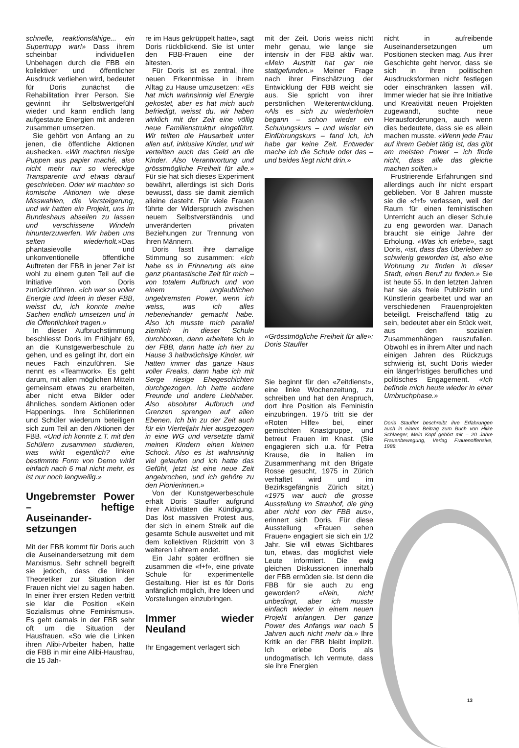schnelle, reaktionsfähige... ein Supertrupp war!» Dass ihrem scheinbar individuellen Unbehagen durch die FBB ein kollektiver und öffentlicher Ausdruck verliehen wird, bedeutet für Doris zunächst die Rehabilitation ihrer Person. Sie gewinnt ihr Selbstwertgefühl wieder und kann endlich lang aufgestaute Energien mit anderen zusammen umsetzen.
Sie gehört von Anfang an zu jenen, die öffentliche Aktionen aushecken. «Wir machten riesige Puppen aus papier maché, also nicht mehr nur so viereckige Transparente und etwas darauf geschrieben. Oder wir machten so komische Aktionen wie diese Misswahlen, die Versteigerung, und wir hatten ein Projekt, uns im Bundeshaus abseilen zu lassen und verschissene Windeln hinunterzuwerfen. Wir haben uns selten wiederholt.»Das phantasievolle und unkonventionelle öffentliche Auftreten der FBB in jener Zeit ist wohl zu einem guten Teil auf die Initiative von Doris zurückzuführen. «Ich war so voller Energie und Ideen in dieser FBB, weisst du, ich konnte meine Sachen endlich umsetzen und in die Öffentlichkeit tragen.»
In dieser Aufbruchstimmung beschliesst Doris im Frühjahr 69, an die Kunstgewerbeschule zu gehen, und es gelingt ihr, dort ein neues Fach einzuführen. Sie nennt es «Teamwork». Es geht darum, mit allen möglichen Mitteln gemeinsam etwas zu erarbeiten, aber nicht etwa Bilder oder ähnliches, sondern Aktionen oder Happenings. Ihre Schülerinnen und Schüler wiederum beteiligen sich zum Teil an den Aktionen der FBB. «Und ich konnte z.T. mit den Schülern zusammen studieren, was wirkt eigentlich? eine bestimmte Form von Demo wirkt einfach nach 6 mal nicht mehr, es ist nur noch langweilig.»
Ungebremster Power – heftige Auseinander-setzungen
Mit der FBB kommt für Doris auch die Auseinandersetzung mit dem Marxismus. Sehr schnell begreift sie jedoch, dass die linken Theoretiker zur Situation der Frauen nicht viel zu sagen haben. In einer ihrer ersten Reden vertritt sie klar die Position «Kein Sozialismus ohne Feminismus». Es geht damals in der FBB sehr oft um die Situation der Hausfrauen. «So wie die Linken ihren Alibi-Arbeiter haben, hatte die FBB in mir eine Alibi-Hausfrau, die 15 Jah-
re im Haus gekrüppelt hatte», sagt Doris rückblickend. Sie ist unter den FBB-Frauen eine der ältesten.
Für Doris ist es zentral, ihre neuen Erkenntnisse in ihrem Alltag zu Hause umzusetzen: «Es hat mich wahnsinnig viel Energie gekostet, aber es hat mich auch befriedigt, weisst du, wir haben wirklich mit der Zeit eine völlig neue Familienstruktur eingeführt. Wir teilten die Hausarbeit unter allen auf, inklusive Kinder, und wir verteilten auch das Geld an die Kinder. Also Verantwortung und grösstmögliche Freiheit für alle.» Für sie hat sich dieses Experiment bewährt, allerdings ist sich Doris bewusst, dass sie damit ziemlich alleine dasteht. Für viele Frauen führte der Widerspruch zwischen neuem Selbstverständnis und unveränderten privaten Beziehungen zur Trennung von ihren Männern.
Doris fasst ihre damalige Stimmung so zusammen: «Ich habe es in Erinnerung als eine ganz phantastische Zeit für mich – von totalem Aufbruch und von einem unglaublichen ungebremsten Power, wenn ich weiss, was ich alles nebeneinander gemacht habe. Also ich musste mich parallel ziemlich in dieser Schule durchboxen, dann arbeitete ich in der FBB, dann hatte ich hier zu Hause 3 halbwüchsige Kinder, wir hatten immer das ganze Haus voller Freaks, dann habe ich mit Serge riesige Ehegeschichten durchgezogen, ich hatte andere Freunde und andere Liebhaber. Also absoluter Aufbruch und Grenzen sprengen auf allen Ebenen. Ich bin zu der Zeit auch für ein Vierteljahr hier ausgezogen in eine WG und versetzte damit meinen Kindern einen kleinen Schock. Also es ist wahnsinnig viel gelaufen und ich hatte das Gefühl, jetzt ist eine neue Zeit angebrochen, und ich gehöre zu den Pionierinnen.»
Von der Kunstgewerbeschule erhält Doris Stauffer aufgrund ihrer Aktivitäten die Kündigung. Das löst massiven Protest aus, der sich in einem Streik auf die gesamte Schule ausweitet und mit dem kollektiven Rücktritt von 3 weiteren Lehrern endet.
Ein Jahr später eröffnen sie zusammen die «f+f», eine private Schule für experimentelle Gestaltung. Hier ist es für Doris anfänglich möglich, ihre Ideen und Vorstellungen einzubringen.
Immer wieder Neuland
Ihr Engagement verlagert sich
mit der Zeit. Doris weiss nicht mehr genau, wie lange sie intensiv in der FBB aktiv war. «Mein Austritt hat gar nie stattgefunden.» Meiner Frage nach ihrer Einschätzung der Entwicklung der FBB weicht sie aus. Sie spricht von ihrer persönlichen Weiterentwicklung. «Als es sich zu wiederholen begann – schon wieder ein Schulungskurs – und wieder ein Einführungskurs – fand ich, ich habe gar keine Zeit. Entweder mache ich die Schule oder das – und beides liegt nicht drin.»
«Grösstmögliche Freiheit für alle»: Doris Stauffer
Sie beginnt für den «Zeitdienst», eine linke Wochenzeitung, zu schreiben und hat den Anspruch, dort ihre Position als Feministin einzubringen. 1975 tritt sie der «Roten Hilfe» bei, einer gemischten Knastgruppe, und betreut Frauen im Knast. (Sie engagieren sich u.a. für Petra Krause, die in Italien im Zusammenhang mit den Brigate Rosse gesucht, 1975 in Zürich verhaftet wird und im Bezirksgefängnis Zürich sitzt.) «1975 war auch die grosse Ausstellung im Strauhof, die ging aber nicht von der FBB aus», erinnert sich Doris. Für diese Ausstellung «Frauen sehen Frauen» engagiert sie sich ein 1/2 Jahr. Sie will etwas Sichtbares tun, etwas, das möglichst viele Leute informiert. Die ewig gleichen Diskussionen innerhalb der FBB ermüden sie. Ist denn die FBB für sie auch zu eng geworden? «Nein, nicht unbedingt, aber ich musste einfach wieder in einem neuen Projekt anfangen. Der ganze Power des Anfangs war nach 5 Jahren auch nicht mehr da.» Ihre Kritik an der FBB bleibt implizit. Ich erlebe Doris als undogmatisch. Ich vermute, dass sie ihre Energien
nicht in aufreibende Auseinandersetzungen um Positionen stecken mag. Aus ihrer Geschichte geht hervor, dass sie sich in ihren politischen Ausdrucksformen nicht festlegen oder einschränken lassen will. Immer wieder hat sie ihre Initiative und Kreativität neuen Projekten zugewandt, suchte neue Herausforderungen, auch wenn dies bedeutete, dass sie es allein machen musste. «Wenn jede Frau auf ihrem Gebiet tätig ist, das gibt am meisten Power – ich finde nicht, dass alle das gleiche machen sollten.»
Frustrierende Erfahrungen sind allerdings auch ihr nicht erspart geblieben. Vor 8 Jahren musste sie die «f+f» verlassen, weil der Raum für einen feministischen Unterricht auch an dieser Schule zu eng geworden war. Danach braucht sie einige Jahre der Erholung. «Was ich erlebe», sagt Doris, «ist, dass das Überleben so schwierig geworden ist, also eine Wohnung zu finden in dieser Stadt, einen Beruf zu finden.» Sie ist heute 55. In den letzten Jahren hat sie als freie Publizistin und Künstlerin gearbeitet und war an verschiedenen Frauenprojekten beteiligt. Freischaffend tätig zu sein, bedeutet aber ein Stück weit, aus den sozialen Zusammenhängen rauszufallen. Obwohl es in ihrem Alter und nach einigen Jahren des Rückzugs schwierig ist, sucht Doris wieder ein längerfristiges berufliches und politisches Engagement. «Ich befinde mich heute wieder in einer Umbruchphase.»
Doris Stauffer beschreibt ihre Erfahrungen auch in einem Beitrag zum Buch von Hilke Schlaeger, Mein Kopf gehört mir – 20 Jahre Frauenbewegung, Verlag Frauenoffensive, 1988.
13